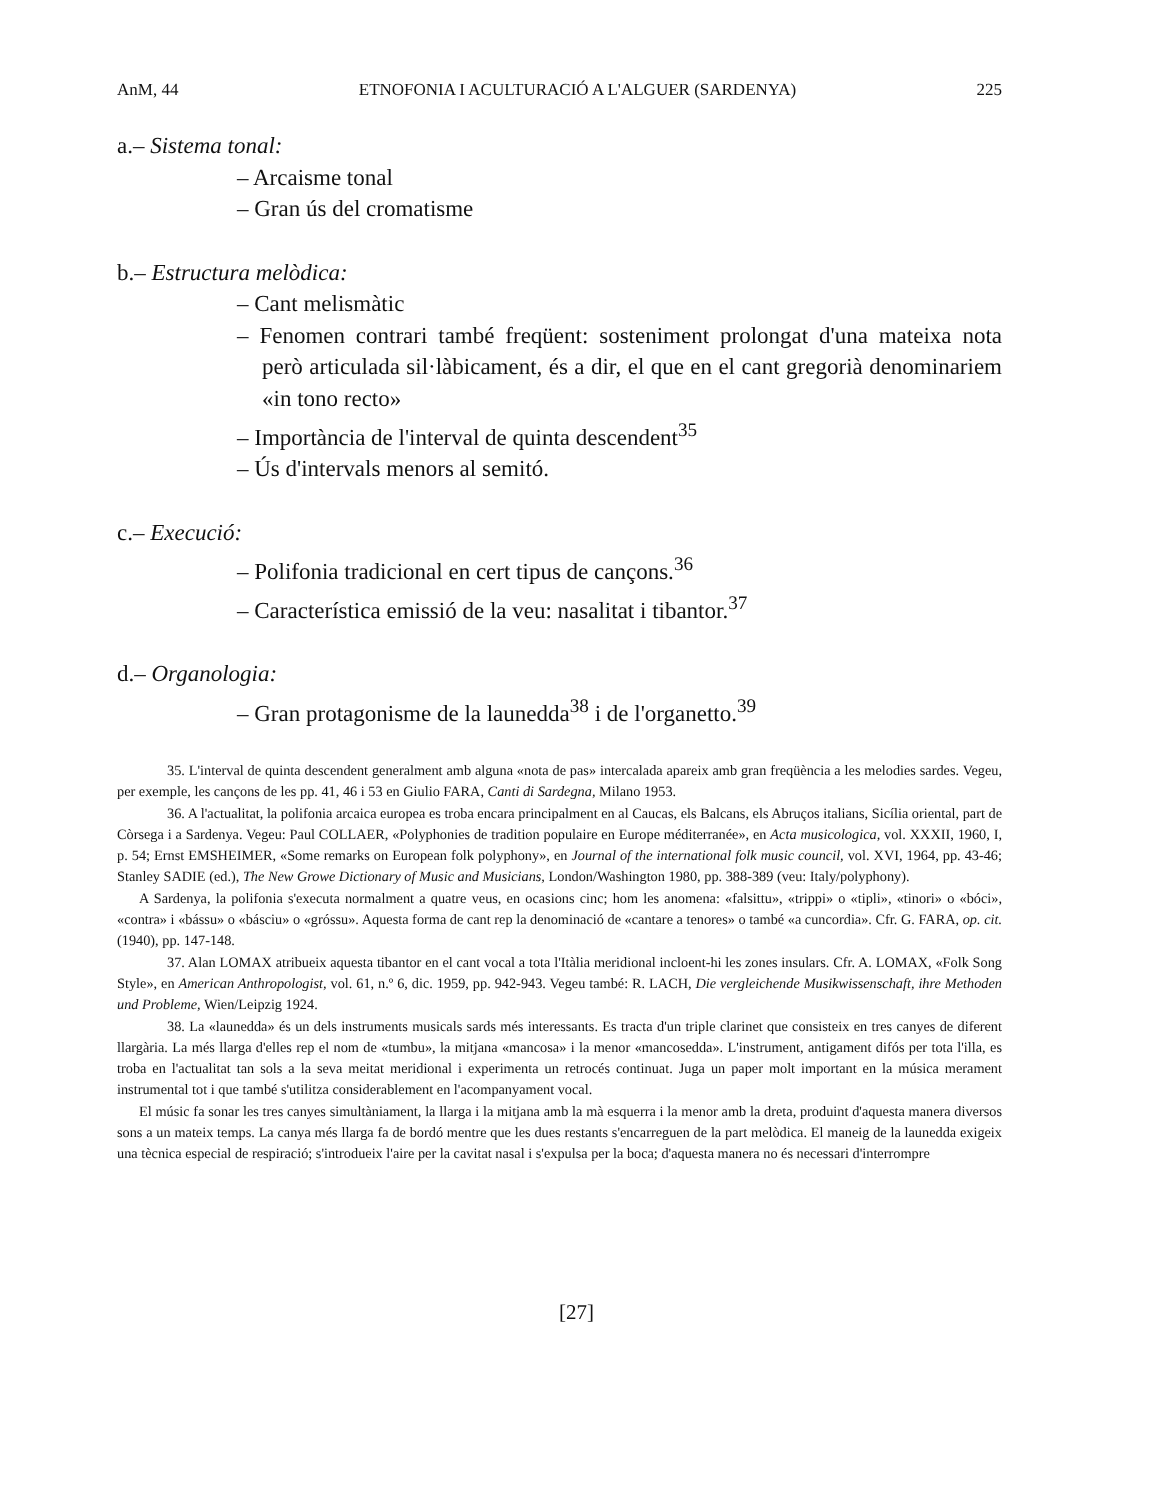AnM, 44 ETNOFONIA I ACULTURACIÓ A L'ALGUER (SARDENYA) 225
a.– Sistema tonal:
– Arcaisme tonal
– Gran ús del cromatisme
b.– Estructura melòdica:
– Cant melismàtic
– Fenomen contrari també freqüent: sosteniment prolongat d'una mateixa nota però articulada sil·làbicament, és a dir, el que en el cant gregorià denominariem «in tono recto»
– Importància de l'interval de quinta descendent<sup>35</sup>
– Ús d'intervals menors al semitó.
c.– Execució:
– Polifonia tradicional en cert tipus de cançons.<sup>36</sup>
– Característica emissió de la veu: nasalitat i tibantor.<sup>37</sup>
d.– Organologia:
– Gran protagonisme de la launedda<sup>38</sup> i de l'organetto.<sup>39</sup>
35. L'interval de quinta descendent generalment amb alguna «nota de pas» intercalada apareix amb gran freqüència a les melodies sardes. Vegeu, per exemple, les cançons de les pp. 41, 46 i 53 en Giulio FARA, Canti di Sardegna, Milano 1953.
36. A l'actualitat, la polifonia arcaica europea es troba encara principalment en al Caucas, els Balcans, els Abruços italians, Sicília oriental, part de Còrsega i a Sardenya. Vegeu: Paul COLLAER, «Polyphonies de tradition populaire en Europe méditerranée», en Acta musicologica, vol. XXXII, 1960, I, p. 54; Ernst EMSHEIMER, «Some remarks on European folk polyphony», en Journal of the international folk music council, vol. XVI, 1964, pp. 43-46; Stanley SADIE (ed.), The New Growe Dictionary of Music and Musicians, London/Washington 1980, pp. 388-389 (veu: Italy/polyphony).
A Sardenya, la polifonia s'executa normalment a quatre veus, en ocasions cinc; hom les anomena: «falsittu», «trippi» o «tipli», «tinori» o «bóci», «contra» i «bássu» o «básciu» o «gróssu». Aquesta forma de cant rep la denominació de «cantare a tenores» o també «a cuncordia». Cfr. G. FARA, op. cit. (1940), pp. 147-148.
37. Alan LOMAX atribueix aquesta tibantor en el cant vocal a tota l'Itàlia meridional incloent-hi les zones insulars. Cfr. A. LOMAX, «Folk Song Style», en American Anthropologist, vol. 61, n.º 6, dic. 1959, pp. 942-943. Vegeu també: R. LACH, Die vergleichende Musikwissenschaft, ihre Methoden und Probleme, Wien/Leipzig 1924.
38. La «launedda» és un dels instruments musicals sards més interessants. Es tracta d'un triple clarinet que consisteix en tres canyes de diferent llargària. La més llarga d'elles rep el nom de «tumbu», la mitjana «mancosa» i la menor «mancosedda». L'instrument, antigament difós per tota l'illa, es troba en l'actualitat tan sols a la seva meitat meridional i experimenta un retrocés continuat. Juga un paper molt important en la música merament instrumental tot i que també s'utilitza considerablement en l'acompanyament vocal.
El músic fa sonar les tres canyes simultàniament, la llarga i la mitjana amb la mà esquerra i la menor amb la dreta, produint d'aquesta manera diversos sons a un mateix temps. La canya més llarga fa de bordó mentre que les dues restants s'encarreguen de la part melòdica. El maneig de la launedda exigeix una tècnica especial de respiració; s'introdueix l'aire per la cavitat nasal i s'expulsa per la boca; d'aquesta manera no és necessari d'interrompre
[27]